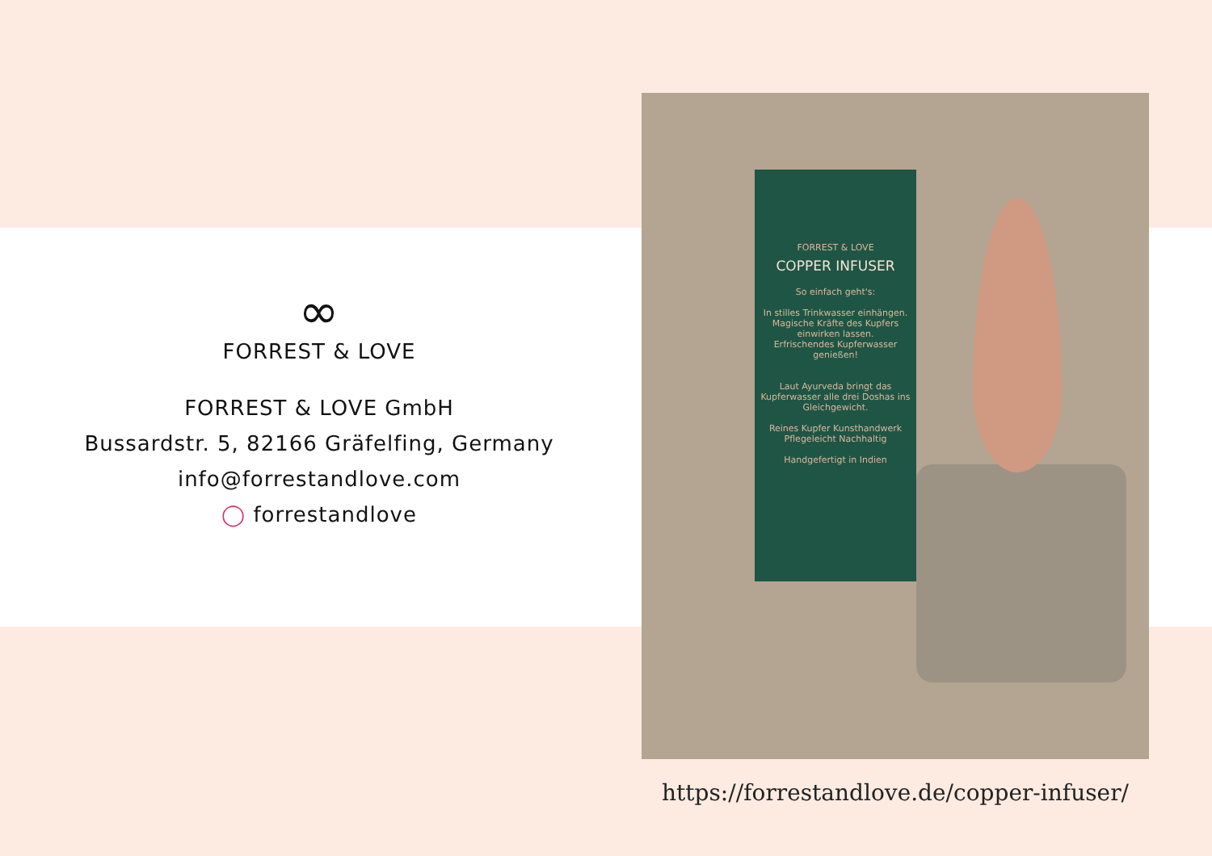∞
FORREST & LOVE
FORREST & LOVE GmbH
Bussardstr. 5, 82166 Gräfelfing, Germany
info@forrestandlove.com
◯ forrestandlove
FORREST & LOVE
COPPER INFUSER
So einfach geht's:
In stilles Trinkwasser einhängen.
Magische Kräfte des Kupfers einwirken lassen.
Erfrischendes Kupferwasser genießen!
Laut Ayurveda bringt das Kupferwasser alle drei Doshas ins Gleichgewicht.
Reines Kupfer Kunsthandwerk
Pflegeleicht Nachhaltig
Handgefertigt in Indien
https://forrestandlove.de/copper-infuser/